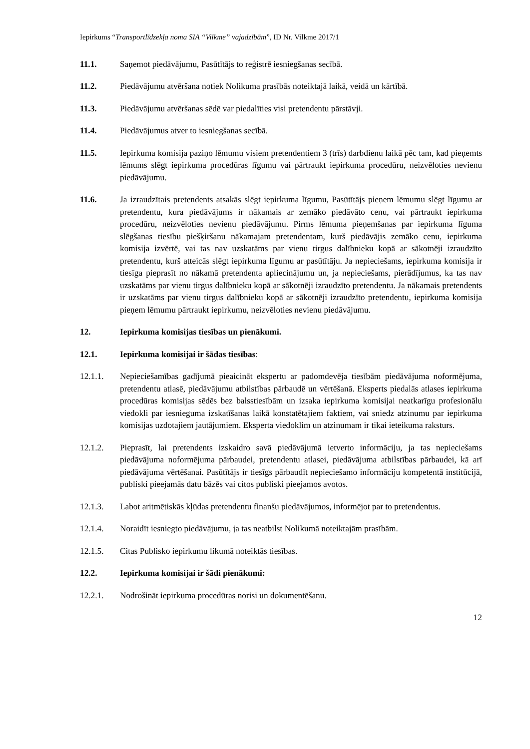Iepirkums “Transportlīdzekļa noma SIA “Vilkme” vajadzībām”, ID Nr. Vilkme 2017/1
11.1. Saņemot piedāvājumu, Pasūtītājs to reģistrē iesniegšanas secībā.
11.2. Piedāvājumu atvēršana notiek Nolikuma prasībās noteiktajā laikā, veidā un kārtībā.
11.3. Piedāvājumu atvēršanas sēdē var piedalīties visi pretendentu pārstāvji.
11.4. Piedāvājumus atver to iesniegšanas secībā.
11.5. Iepirkuma komisija paziņo lēmumu visiem pretendentiem 3 (trīs) darbdienu laikā pēc tam, kad pieņemts lēmums slēgt iepirkuma procedūras līgumu vai pārtraukt iepirkuma procedūru, neizvēloties nevienu piedāvājumu.
11.6. Ja izraudzītais pretendents atsakās slēgt iepirkuma līgumu, Pasūtītājs pieņem lēmumu slēgt līgumu ar pretendentu, kura piedāvājums ir nākamais ar zemāko piedāvāto cenu, vai pārtraukt iepirkuma procedūru, neizvēloties nevienu piedāvājumu. Pirms lēmuma pieņemšanas par iepirkuma līguma slēgšanas tiesību piešķiršanu nākamajam pretendentam, kurš piedāvājis zemāko cenu, iepirkuma komisija izvērtē, vai tas nav uzskatāms par vienu tirgus dalībnieku kopā ar sākotnēji izraudzīto pretendentu, kurš atteicās slēgt iepirkuma līgumu ar pasūtītāju. Ja nepieciešams, iepirkuma komisija ir tiesīga pieprasīt no nākamā pretendenta apliecinājumu un, ja nepieciešams, pierādījumus, ka tas nav uzskatāms par vienu tirgus dalībnieku kopā ar sākotnēji izraudzīto pretendentu. Ja nākamais pretendents ir uzskatāms par vienu tirgus dalībnieku kopā ar sākotnēji izraudzīto pretendentu, iepirkuma komisija pieņem lēmumu pārtraukt iepirkumu, neizvēloties nevienu piedāvājumu.
12. Iepirkuma komisijas tiesības un pienākumi.
12.1. Iepirkuma komisijai ir šādas tiesības:
12.1.1. Nepieciešamības gadījumā pieaicināt ekspertu ar padomdevēja tiesībām piedāvājuma noformējuma, pretendentu atlasē, piedāvājumu atbilstības pārbaudē un vērtēšanā. Eksperts piedalās atlases iepirkuma procedūras komisijas sēdēs bez balsstiesībām un izsaka iepirkuma komisijai neatkarīgu profesionālu viedokli par iesnieguma izskatīšanas laikā konstatētajiem faktiem, vai sniedz atzinumu par iepirkuma komisijas uzdotajiem jautājumiem. Eksperta viedoklim un atzinumam ir tikai ieteikuma raksturs.
12.1.2. Pieprasīt, lai pretendents izskaidro savā piedāvājumā ietverto informāciju, ja tas nepieciešams piedāvājuma noformējuma pārbaudei, pretendentu atlasei, piedāvājuma atbilstības pārbaudei, kā arī piedāvājuma vērtēšanai. Pasūtītājs ir tiesīgs pārbaudīt nepieciešamo informāciju kompetentā institūcijā, publiski pieejamās datu bāzēs vai citos publiski pieejamos avotos.
12.1.3. Labot aritmētiskās kļūdas pretendentu finanšu piedāvājumos, informējot par to pretendentus.
12.1.4. Noraidīt iesniegto piedāvājumu, ja tas neatbilst Nolikumā noteiktajām prasībām.
12.1.5. Citas Publisko iepirkumu likumā noteiktās tiesības.
12.2. Iepirkuma komisijai ir šādi pienākumi:
12.2.1. Nodrošināt iepirkuma procedūras norisi un dokumentēšanu.
12